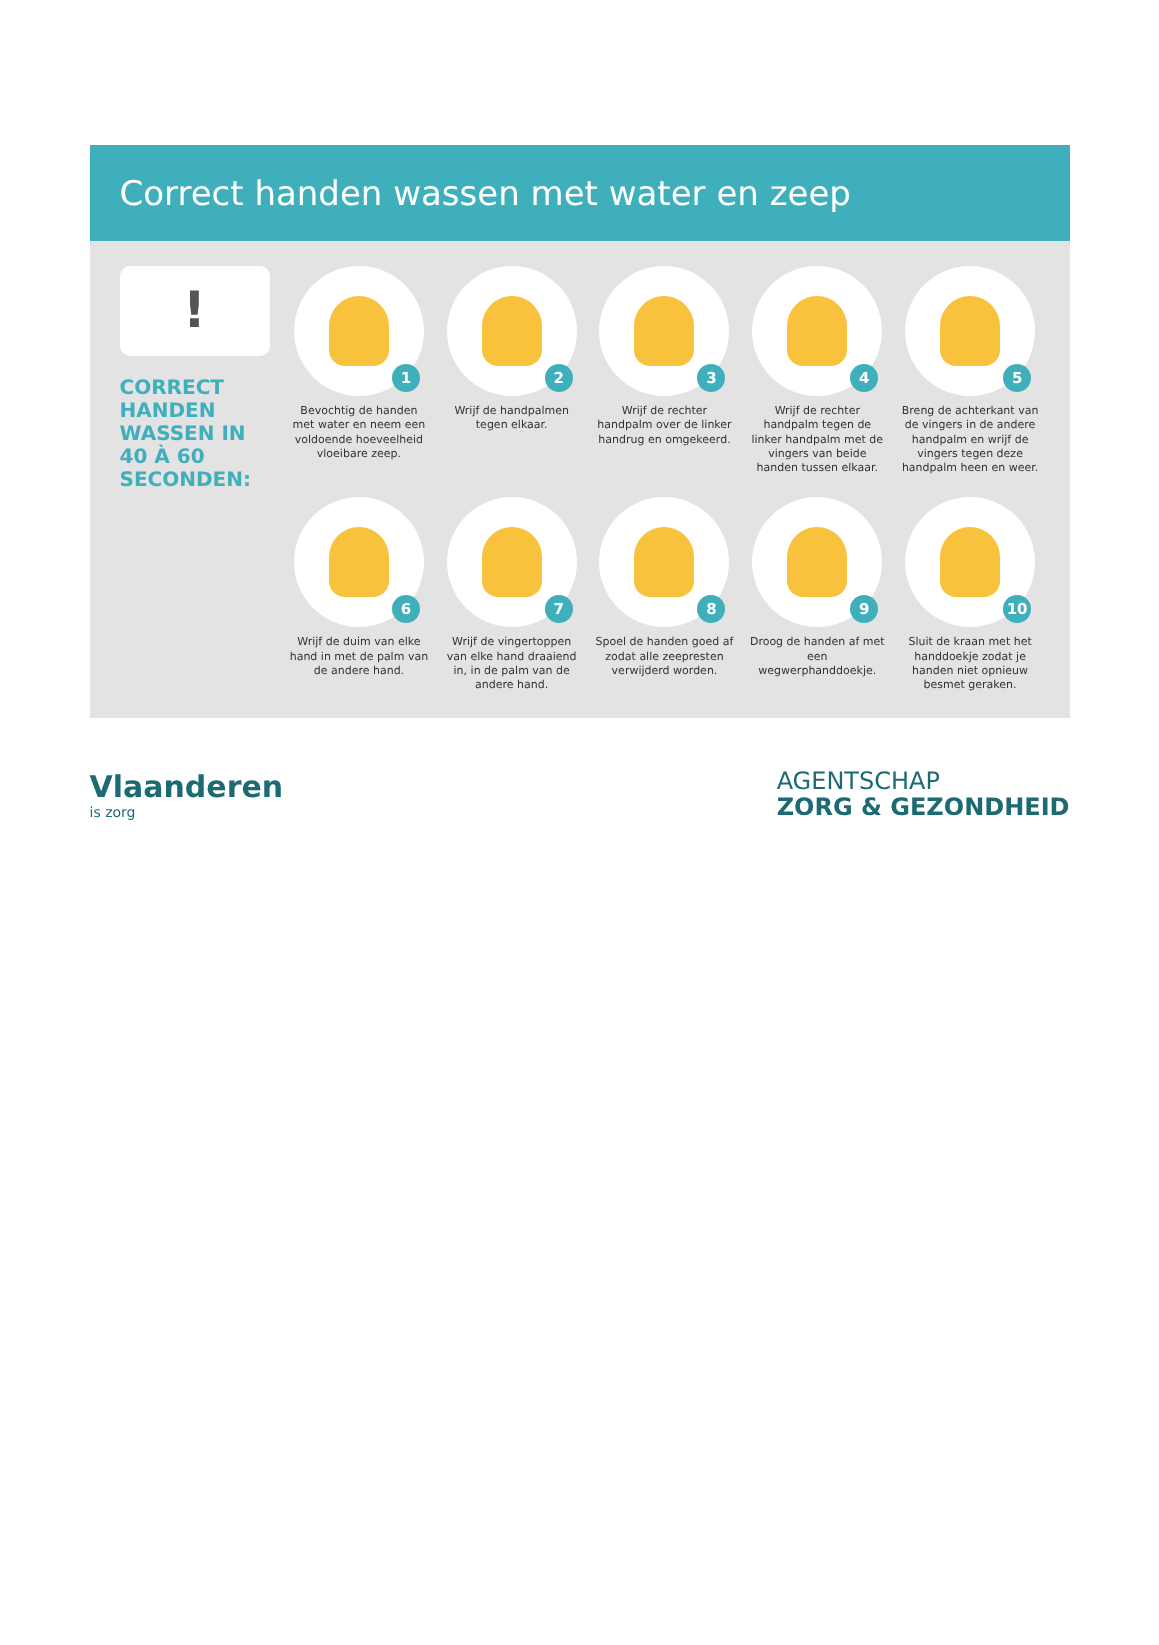Correct handen wassen met water en zeep
!
CORRECT HANDEN WASSEN IN 40 À 60 SECONDEN:
1
Bevochtig de handen met water en neem een voldoende hoeveelheid vloeibare zeep.
2
Wrijf de handpalmen tegen elkaar.
3
Wrijf de rechter handpalm over de linker handrug en omgekeerd.
4
Wrijf de rechter handpalm tegen de linker handpalm met de vingers van beide handen tussen elkaar.
5
Breng de achterkant van de vingers in de andere handpalm en wrijf de vingers tegen deze handpalm heen en weer.
6
Wrijf de duim van elke hand in met de palm van de andere hand.
7
Wrijf de vingertoppen van elke hand draaiend in, in de palm van de andere hand.
8
Spoel de handen goed af zodat alle zeepresten verwijderd worden.
9
Droog de handen af met een wegwerphanddoekje.
10
Sluit de kraan met het handdoekje zodat je handen niet opnieuw besmet geraken.
Vlaanderen
is zorg
AGENTSCHAP
ZORG & GEZONDHEID